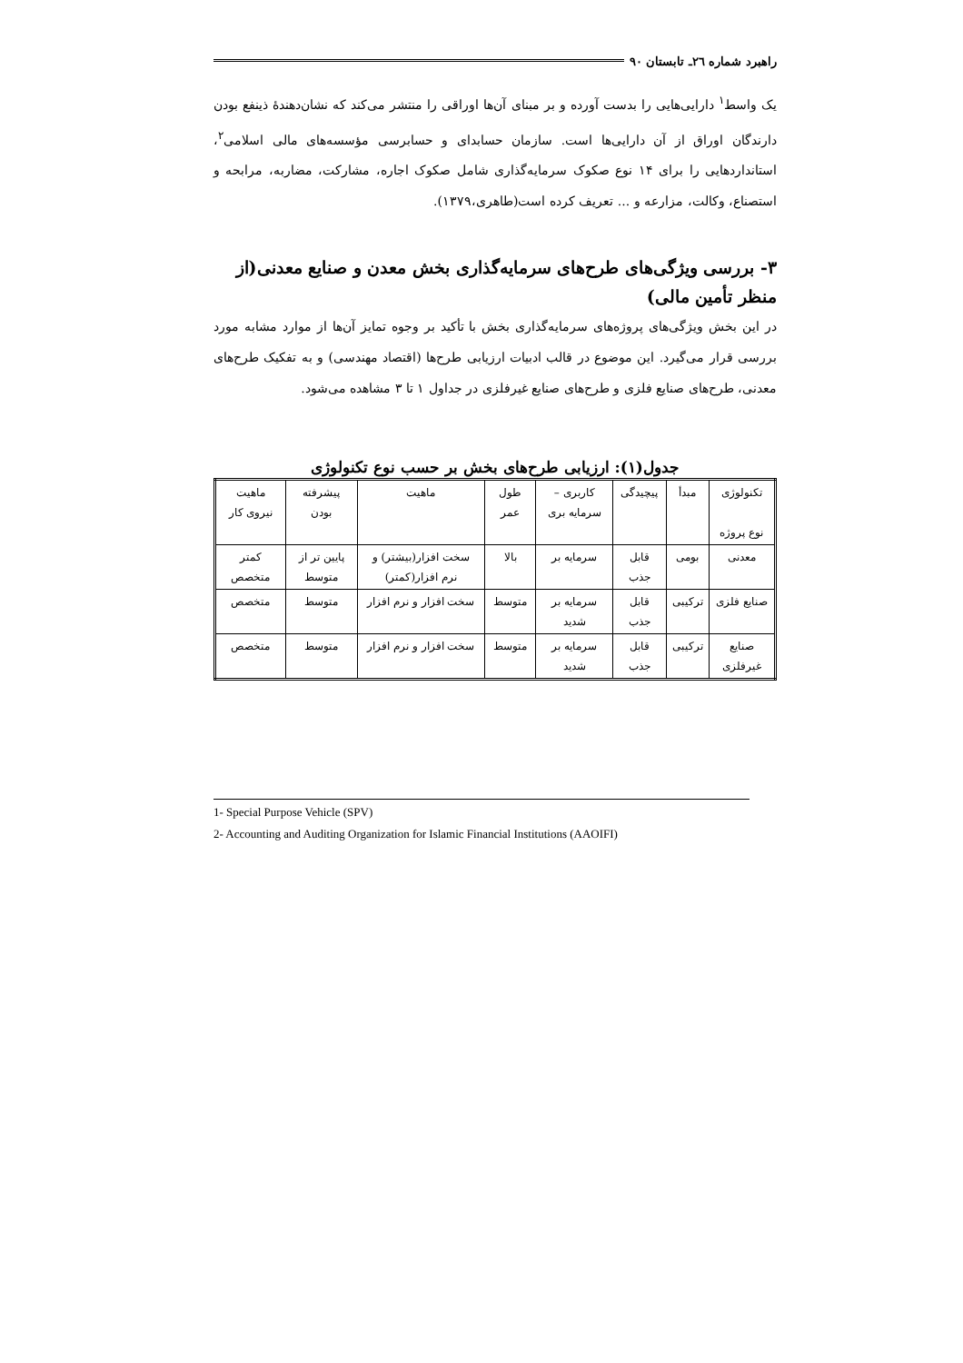راهبرد شماره ۲٦ـ تابستان ۹۰
یک واسط<sup>۱</sup> دارایی‌هایی را بدست آورده و بر مبنای آن‌ها اوراقی را منتشر می‌کند که نشان‌دهندهٔ ذینفع بودن دارندگان اوراق از آن دارایی‌ها است. سازمان حسابدای و حسابرسی مؤسسه‌های مالی اسلامی<sup>۲</sup>، استانداردهایی را برای ۱۴ نوع صکوک سرمایه‌گذاری شامل صکوک اجاره، مشارکت، مضاربه، مرابحه و استصناع، وکالت، مزارعه و ... تعریف کرده است(طاهری،۱۳۷۹).
۳- بررسی ویژگی‌های طرح‌های سرمایه‌گذاری بخش معدن و صنایع معدنی(از منظر تأمین مالی)
در این بخش ویژگی‌های پروژه‌های سرمایه‌گذاری بخش با تأکید بر وجوه تمایز آن‌ها از موارد مشابه مورد بررسی قرار می‌گیرد. این موضوع در قالب ادبیات ارزیابی طرح‌ها (اقتصاد مهندسی) و به تفکیک طرح‌های معدنی، طرح‌های صنایع فلزی و طرح‌های صنایع غیرفلزی در جداول ۱ تا ۳ مشاهده می‌شود.
جدول(۱): ارزیابی طرح‌های بخش بر حسب نوع تکنولوژی
| تکنولوژی نوع پروژه | مبدأ | پیچیدگی | کاربری – سرمایه بری | طول عمر | ماهیت | پیشرفته بودن | ماهیت نیروی کار |
| معدنی | بومی | قابل جذب | سرمایه بر | بالا | سخت افزار(بیشتر) و نرم افزار(کمتر) | پایین تر از متوسط | کمتر متخصص |
| صنایع فلزی | ترکیبی | قابل جذب | سرمایه بر شدید | متوسط | سخت افزار و نرم افزار | متوسط | متخصص |
| صنایع غیرفلزی | ترکیبی | قابل جذب | سرمایه بر شدید | متوسط | سخت افزار و نرم افزار | متوسط | متخصص |
1- Special Purpose Vehicle (SPV)
2- Accounting and Auditing Organization for Islamic Financial Institutions (AAOIFI)